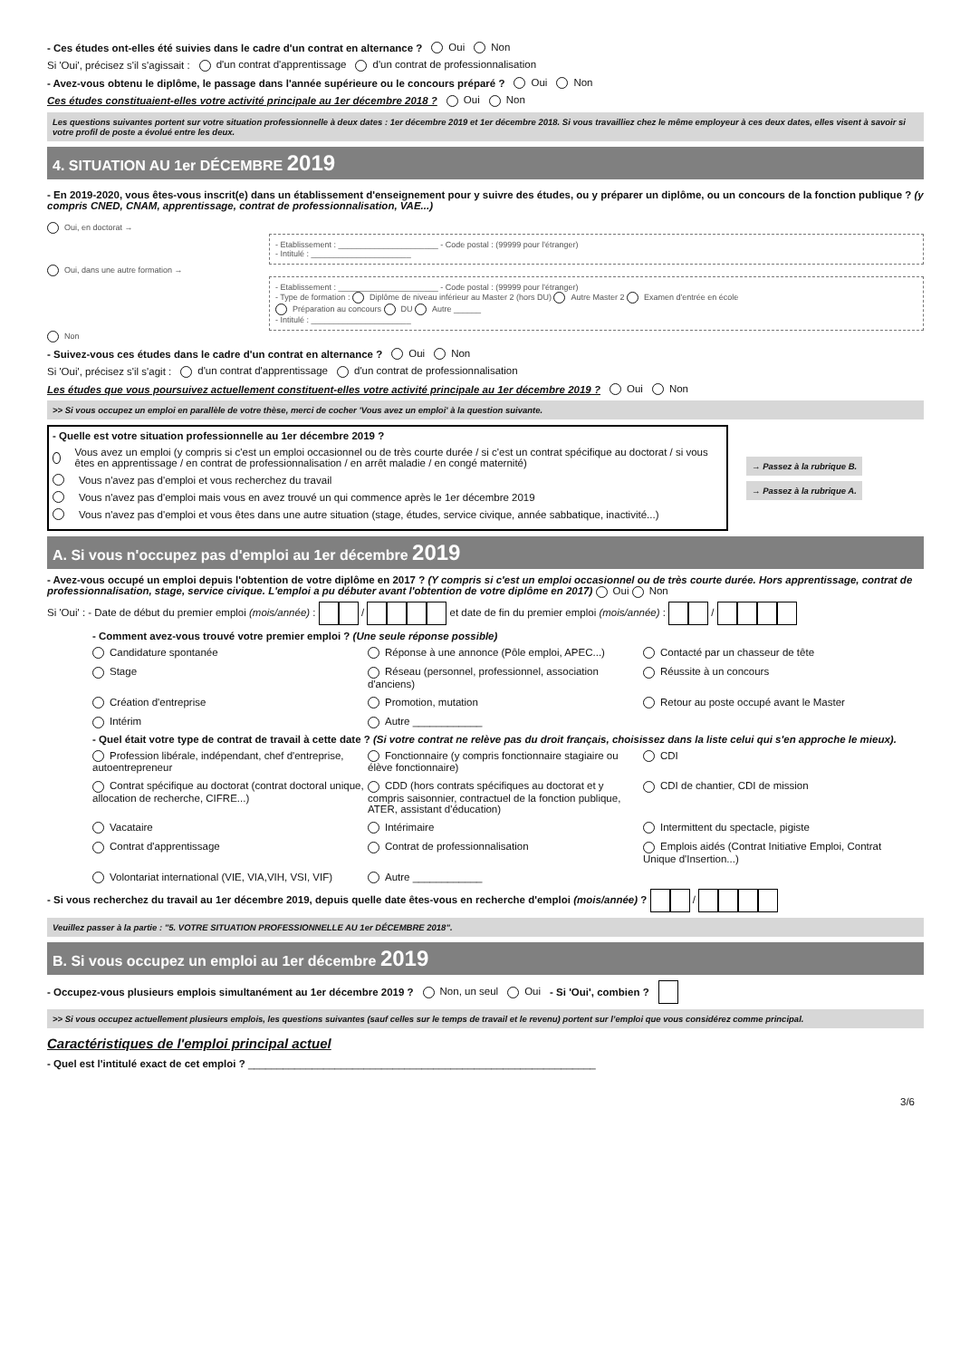- Ces études ont-elles été suivies dans le cadre d'un contrat en alternance ? Oui Non
Si 'Oui', précisez s'il s'agissait : d'un contrat d'apprentissage d'un contrat de professionnalisation
- Avez-vous obtenu le diplôme, le passage dans l'année supérieure ou le concours préparé ? Oui Non
Ces études constituaient-elles votre activité principale au 1er décembre 2018 ? Oui Non
Les questions suivantes portent sur votre situation professionnelle à deux dates : 1er décembre 2019 et 1er décembre 2018. Si vous travailliez chez le même employeur à ces deux dates, elles visent à savoir si votre profil de poste a évolué entre les deux.
4. SITUATION AU 1er DÉCEMBRE 2019
- En 2019-2020, vous êtes-vous inscrit(e) dans un établissement d'enseignement pour y suivre des études, ou y préparer un diplôme, ou un concours de la fonction publique ? (y compris CNED, CNAM, apprentissage, contrat de professionnalisation, VAE...)
Oui, en doctorat →
- Etablissement : ______________________ - Code postal : (99999 pour l'étranger)
- Intitulé : ______________________
Oui, dans une autre formation →
- Etablissement : ______________________ - Code postal : (99999 pour l'étranger)
- Type de formation : Diplôme de niveau inférieur au Master 2 (hors DU) Autre Master 2 Examen d'entrée en école
Préparation au concours DU Autre ______
- Intitulé : ______________________
Non
- Suivez-vous ces études dans le cadre d'un contrat en alternance ? Oui Non
Si 'Oui', précisez s'il s'agit : d'un contrat d'apprentissage d'un contrat de professionnalisation
Les études que vous poursuivez actuellement constituent-elles votre activité principale au 1er décembre 2019 ? Oui Non
>> Si vous occupez un emploi en parallèle de votre thèse, merci de cocher 'Vous avez un emploi' à la question suivante.
- Quelle est votre situation professionnelle au 1er décembre 2019 ?
Vous avez un emploi (y compris si c'est un emploi occasionnel ou de très courte durée / si c'est un contrat spécifique au doctorat / si vous êtes en apprentissage / en contrat de professionnalisation / en arrêt maladie / en congé maternité)
Vous n'avez pas d'emploi et vous recherchez du travail
Vous n'avez pas d'emploi mais vous en avez trouvé un qui commence après le 1er décembre 2019
Vous n'avez pas d'emploi et vous êtes dans une autre situation (stage, études, service civique, année sabbatique, inactivité...)
→ Passez à la rubrique B.
→ Passez à la rubrique A.
A. Si vous n'occupez pas d'emploi au 1er décembre 2019
- Avez-vous occupé un emploi depuis l'obtention de votre diplôme en 2017 ? (Y compris si c'est un emploi occasionnel ou de très courte durée. Hors apprentissage, contrat de professionnalisation, stage, service civique. L'emploi a pu débuter avant l'obtention de votre diplôme en 2017) Oui Non
Si 'Oui' : - Date de début du premier emploi (mois/année) : / et date de fin du premier emploi (mois/année) : /
- Comment avez-vous trouvé votre premier emploi ? (Une seule réponse possible)
Candidature spontanée Réponse à une annonce (Pôle emploi, APEC...) Contacté par un chasseur de tête Stage Réseau (personnel, professionnel, association d'anciens) Réussite à un concours Création d'entreprise Promotion, mutation Retour au poste occupé avant le Master Intérim Autre ____________
- Quel était votre type de contrat de travail à cette date ? (Si votre contrat ne relève pas du droit français, choisissez dans la liste celui qui s'en approche le mieux).
Profession libérale, indépendant, chef d'entreprise, autoentrepreneur Fonctionnaire (y compris fonctionnaire stagiaire ou élève fonctionnaire) CDI Contrat spécifique au doctorat (contrat doctoral unique, allocation de recherche, CIFRE...) CDD (hors contrats spécifiques au doctorat et y compris saisonnier, contractuel de la fonction publique, ATER, assistant d'éducation) CDI de chantier, CDI de mission Vacataire Intérimaire Intermittent du spectacle, pigiste Contrat d'apprentissage Contrat de professionnalisation Emplois aidés (Contrat Initiative Emploi, Contrat Unique d'Insertion...) Volontariat international (VIE, VIA,VIH, VSI, VIF) Autre ____________
- Si vous recherchez du travail au 1er décembre 2019, depuis quelle date êtes-vous en recherche d'emploi (mois/année) ? /
Veuillez passer à la partie : "5. VOTRE SITUATION PROFESSIONNELLE AU 1er DÉCEMBRE 2018".
B. Si vous occupez un emploi au 1er décembre 2019
- Occupez-vous plusieurs emplois simultanément au 1er décembre 2019 ? Non, un seul Oui - Si 'Oui', combien ?
>> Si vous occupez actuellement plusieurs emplois, les questions suivantes (sauf celles sur le temps de travail et le revenu) portent sur l’emploi que vous considérez comme principal.
Caractéristiques de l'emploi principal actuel
- Quel est l'intitulé exact de cet emploi ? ____________________________________________________________
3/6